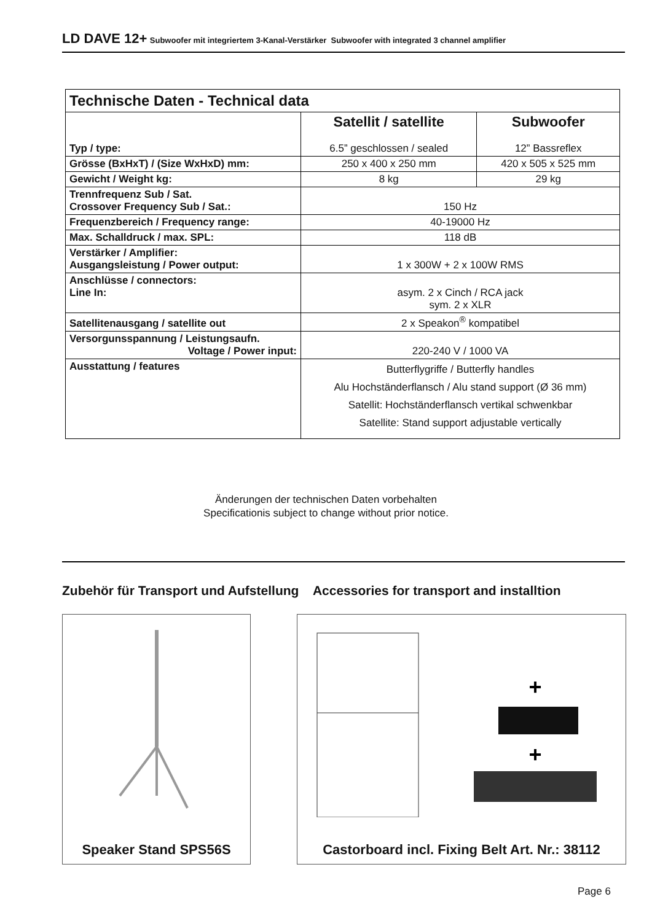LD DAVE 12+ Subwoofer mit integriertem 3-Kanal-Verstärker Subwoofer with integrated 3 channel amplifier
| Technische Daten - Technical data | | |
| --- | --- | --- |
| Typ / type: | Satellit / satellite 6.5” geschlossen / sealed | Subwoofer 12” Bassreflex |
| Grösse (BxHxT) / (Size WxHxD) mm: | 250 x 400 x 250 mm | 420 x 505 x 525 mm |
| Gewicht / Weight kg: | 8 kg | 29 kg |
| Trennfrequenz Sub / Sat. Crossover Frequency Sub / Sat.: | 150 Hz | |
| Frequenzbereich / Frequency range: | 40-19000 Hz | |
| Max. Schalldruck / max. SPL: | 118 dB | |
| Verstärker / Amplifier: Ausgangsleistung / Power output: | 1 x 300W + 2 x 100W RMS | |
| Anschlüsse / connectors: Line In: | asym. 2 x Cinch / RCA jack sym. 2 x XLR | |
| Satellitenausgang / satellite out | 2 x Speakon<sup>®</sup> kompatibel | |
| Versorgunsspannung / Leistungsaufn. Voltage / Power input: | 220-240 V / 1000 VA | |
| Ausstattung / features | Butterflygriffe / Butterfly handles Alu Hochständerflansch / Alu stand support (Ø 36 mm) Satellit: Hochständerflansch vertikal schwenkbar Satellite: Stand support adjustable vertically | |
Änderungen der technischen Daten vorbehalten
Specificationis subject to change without prior notice.
Zubehör für Transport und Aufstellung Accessories for transport and installtion
Speaker Stand SPS56S
+
+
Castorboard incl. Fixing Belt Art. Nr.: 38112
Page 6